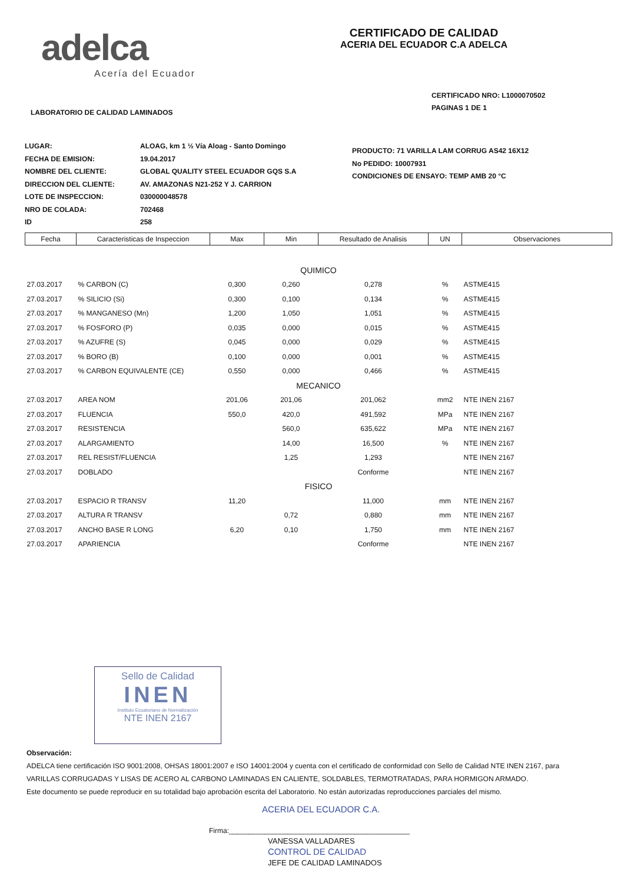adelca
Acería del Ecuador
CERTIFICADO DE CALIDAD
ACERIA DEL ECUADOR C.A ADELCA
CERTIFICADO NRO: L1000070502
PAGINAS 1 DE 1
LABORATORIO DE CALIDAD LAMINADOS
LUGAR:
FECHA DE EMISION:
NOMBRE DEL CLIENTE:
DIRECCION DEL CLIENTE:
LOTE DE INSPECCION:
NRO DE COLADA:
ID
ALOAG, km 1 ½ Vía Aloag - Santo Domingo
19.04.2017
GLOBAL QUALITY STEEL ECUADOR GQS S.A
AV. AMAZONAS N21-252 Y J. CARRION
030000048578
702468
258
PRODUCTO: 71 VARILLA LAM CORRUG AS42 16X12
No PEDIDO: 10007931
CONDICIONES DE ENSAYO: TEMP AMB 20 °C
| Fecha | Caracteristicas de Inspeccion | Max | Min | Resultado de Analisis | UN | Observaciones |
| --- | --- | --- | --- | --- | --- | --- |
| QUIMICO | | | | | | |
| 27.03.2017 | % CARBON (C) | 0,300 | 0,260 | 0,278 | % | ASTME415 |
| 27.03.2017 | % SILICIO (Si) | 0,300 | 0,100 | 0,134 | % | ASTME415 |
| 27.03.2017 | % MANGANESO (Mn) | 1,200 | 1,050 | 1,051 | % | ASTME415 |
| 27.03.2017 | % FOSFORO (P) | 0,035 | 0,000 | 0,015 | % | ASTME415 |
| 27.03.2017 | % AZUFRE (S) | 0,045 | 0,000 | 0,029 | % | ASTME415 |
| 27.03.2017 | % BORO (B) | 0,100 | 0,000 | 0,001 | % | ASTME415 |
| 27.03.2017 | % CARBON EQUIVALENTE (CE) | 0,550 | 0,000 | 0,466 | % | ASTME415 |
| MECANICO | | | | | | |
| 27.03.2017 | AREA NOM | 201,06 | 201,06 | 201,062 | mm2 | NTE INEN 2167 |
| 27.03.2017 | FLUENCIA | 550,0 | 420,0 | 491,592 | MPa | NTE INEN 2167 |
| 27.03.2017 | RESISTENCIA | | 560,0 | 635,622 | MPa | NTE INEN 2167 |
| 27.03.2017 | ALARGAMIENTO | | 14,00 | 16,500 | % | NTE INEN 2167 |
| 27.03.2017 | REL RESIST/FLUENCIA | | 1,25 | 1,293 | | NTE INEN 2167 |
| 27.03.2017 | DOBLADO | | | Conforme | | NTE INEN 2167 |
| FISICO | | | | | | |
| 27.03.2017 | ESPACIO R TRANSV | 11,20 | | 11,000 | mm | NTE INEN 2167 |
| 27.03.2017 | ALTURA R TRANSV | | 0,72 | 0,880 | mm | NTE INEN 2167 |
| 27.03.2017 | ANCHO BASE R LONG | 6,20 | 0,10 | 1,750 | mm | NTE INEN 2167 |
| 27.03.2017 | APARIENCIA | | | Conforme | | NTE INEN 2167 |
Sello de Calidad
INEN
Instituto Ecuatoriano de Normalización
NTE INEN 2167
Observación:
ADELCA tiene certificación ISO 9001:2008, OHSAS 18001:2007 e ISO 14001:2004 y cuenta con el certificado de conformidad con Sello de Calidad NTE INEN 2167, para
VARILLAS CORRUGADAS Y LISAS DE ACERO AL CARBONO LAMINADAS EN CALIENTE, SOLDABLES, TERMOTRATADAS, PARA HORMIGON ARMADO.
Este documento se puede reproducir en su totalidad bajo aprobación escrita del Laboratorio. No están autorizadas reproducciones parciales del mismo.
ACERIA DEL ECUADOR C.A.
Firma:______________________________________________
VANESSA VALLADARES
CONTROL DE CALIDAD
JEFE DE CALIDAD LAMINADOS